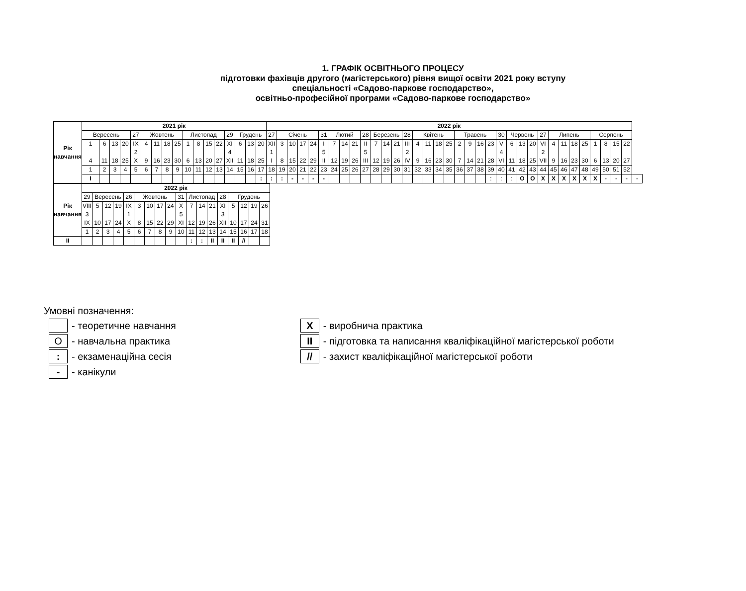1. ГРАФІК ОСВІТНЬОГО ПРОЦЕСУ
підготовки фахівців другого (магістерського) рівня вищої освіти 2021 року вступу
спеціальності «Садово-паркове господарство»,
освітньо-професійної програми «Садово-паркове господарство»
| Рік навчання | 2021 рік | | | | | | | | | | | | | | | | | 2022 рік | | | | | | | | | | | | | | | | | | | | | | | | | | | | | | | | | | | |
| | Вересень | | | | 27 | Жовтень | | | | Листопад | | | | 29 | Грудень | | | 27 | Січень | | | | 31 | Лютий | | | 28 | Березень | | | 28 | Квітень | | | | Травень | | | | 30 | Червень | | | 27 | Липень | | | | Серпень | | | | |
| | 1 4 | 6 11 | 13 18 | 20 25 | IX 2 X | 4 9 | 11 16 | 18 23 | 25 30 | 1 6 | 8 13 | 15 20 | 22 27 | XI 4 XII | 6 11 | 13 18 | 20 25 | XII 1 I | 3 8 | 10 15 | 17 22 | 24 29 | I 5 II | 7 12 | 14 19 | 21 26 | II 5 III | 7 12 | 14 19 | 21 26 | III 2 IV | 4 9 | 11 16 | 18 23 | 25 30 | 2 7 | 9 14 | 16 21 | 23 28 | V 4 VI | 6 11 | 13 18 | 20 25 | VI 2 VII | 4 9 | 11 16 | 18 23 | 25 30 | 1 6 | 8 13 | 15 20 | 22 27 | |
| | 1 | 2 | 3 | 4 | 5 | 6 | 7 | 8 | 9 | 10 | 11 | 12 | 13 | 14 | 15 | 16 | 17 | 18 | 19 | 20 | 21 | 22 | 23 | 24 | 25 | 26 | 27 | 28 | 29 | 30 | 31 | 32 | 33 | 34 | 35 | 36 | 37 | 38 | 39 | 40 | 41 | 42 | 43 | 44 | 45 | 46 | 47 | 48 | 49 | 50 | 51 | 52 | |
| | I | | | | | | | | | | | | | | | | : | : | : | - | - | - | - | | | | | | | | | | | | | | | | : | : | : | О | О | Х | Х | Х | Х | Х | Х | - | - | - | - |
| Рік навчання | 2022 рік | | | | | | | | | | | | | | | | | |
| | 29 | Вересень | | | 26 | Жовтень | | | | 31 | Листопад | | | 28 | Грудень | | | |
| | VIII 3 IX | 5 10 | 12 17 | 19 24 | IX 1 X | 3 8 | 10 15 | 17 22 | 24 29 | X 5 XI | 7 12 | 14 19 | 21 26 | XI 3 XII | 5 10 | 12 17 | 19 24 | 26 31 |
| | 1 | 2 | 3 | 4 | 5 | 6 | 7 | 8 | 9 | 10 | 11 | 12 | 13 | 14 | 15 | 16 | 17 | 18 |
| II | | | | | | | | | | | : | : | ІІ | ІІ | ІІ | // | | |
Умовні позначення:
- теоретичне навчання
О
- навчальна практика
:
- екзаменаційна сесія
-
- канікули
Х
- виробнича практика
ІІ
- підготовка та написання кваліфікаційної магістерської роботи
//
- захист кваліфікаційної магістерської роботи